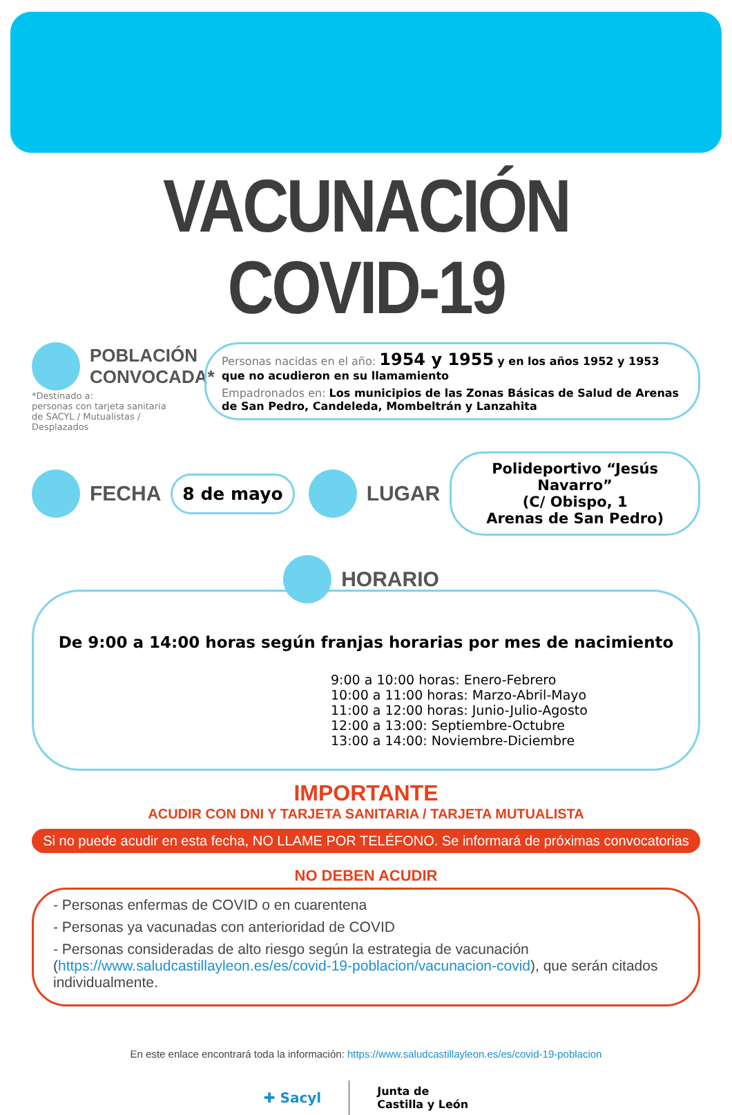VACUNACIÓN COVID-19
POBLACIÓN
CONVOCADA*
*Destinado a:
personas con tarjeta sanitaria
de SACYL / Mutualistas / Desplazados
Personas nacidas en el año: 1954 y 1955 y en los años 1952 y 1953 que no acudieron en su llamamiento
Empadronados en: Los municipios de las Zonas Básicas de Salud de Arenas de San Pedro, Candeleda, Mombeltrán y Lanzahita
FECHA
8 de mayo
LUGAR
Polideportivo “Jesús Navarro”
(C/ Obispo, 1
Arenas de San Pedro)
HORARIO
De 9:00 a 14:00 horas según franjas horarias por mes de nacimiento
9:00 a 10:00 horas: Enero-Febrero
10:00 a 11:00 horas: Marzo-Abril-Mayo
11:00 a 12:00 horas: Junio-Julio-Agosto
12:00 a 13:00: Septiembre-Octubre
13:00 a 14:00: Noviembre-Diciembre
IMPORTANTE
ACUDIR CON DNI Y TARJETA SANITARIA / TARJETA MUTUALISTA
Si no puede acudir en esta fecha, NO LLAME POR TELÉFONO. Se informará de próximas convocatorias
NO DEBEN ACUDIR
- Personas enfermas de COVID o en cuarentena
- Personas ya vacunadas con anterioridad de COVID
- Personas consideradas de alto riesgo según la estrategia de vacunación (https://www.saludcastillayleon.es/es/covid-19-poblacion/vacunacion-covid), que serán citados individualmente.
En este enlace encontrará toda la información: https://www.saludcastillayleon.es/es/covid-19-poblacion
✚ Sacyl
Junta de
Castilla y León